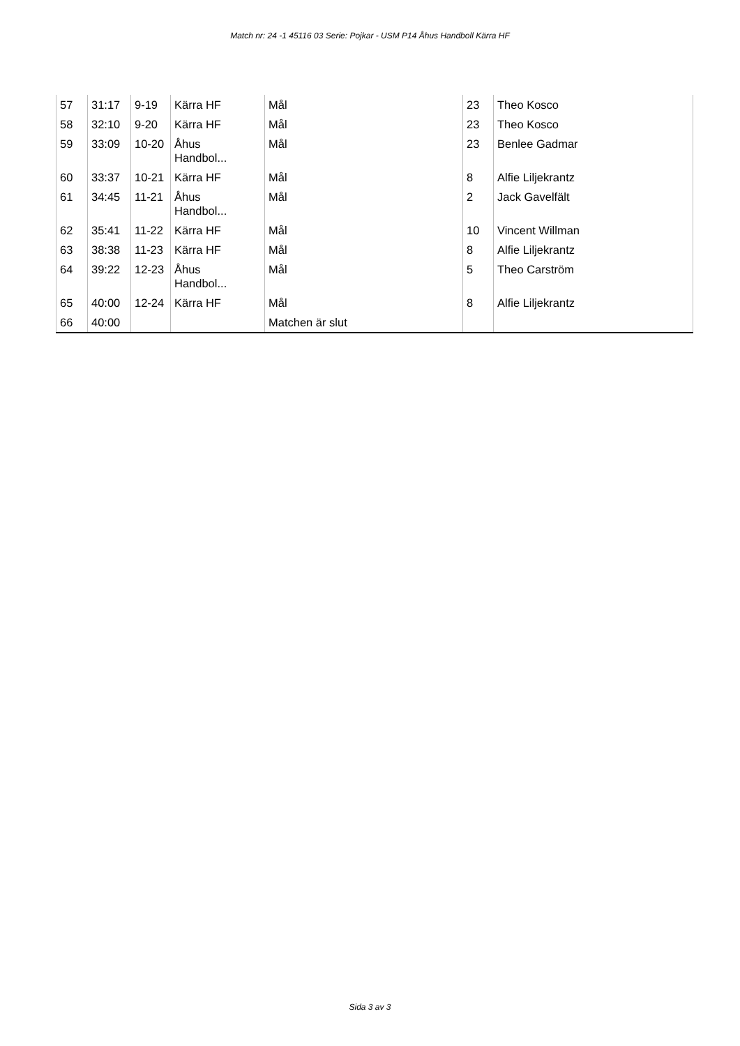Match nr: 24 -1 45116 03 Serie: Pojkar - USM P14 Åhus Handboll Kärra HF
| 57 | 31:17 | 9-19 | Kärra HF | Mål | 23 | Theo Kosco |
| 58 | 32:10 | 9-20 | Kärra HF | Mål | 23 | Theo Kosco |
| 59 | 33:09 | 10-20 | Åhus Handbol... | Mål | 23 | Benlee Gadmar |
| 60 | 33:37 | 10-21 | Kärra HF | Mål | 8 | Alfie Liljekrantz |
| 61 | 34:45 | 11-21 | Åhus Handbol... | Mål | 2 | Jack Gavelfält |
| 62 | 35:41 | 11-22 | Kärra HF | Mål | 10 | Vincent Willman |
| 63 | 38:38 | 11-23 | Kärra HF | Mål | 8 | Alfie Liljekrantz |
| 64 | 39:22 | 12-23 | Åhus Handbol... | Mål | 5 | Theo Carström |
| 65 | 40:00 | 12-24 | Kärra HF | Mål | 8 | Alfie Liljekrantz |
| 66 | 40:00 | | | Matchen är slut | | |
Sida 3 av 3